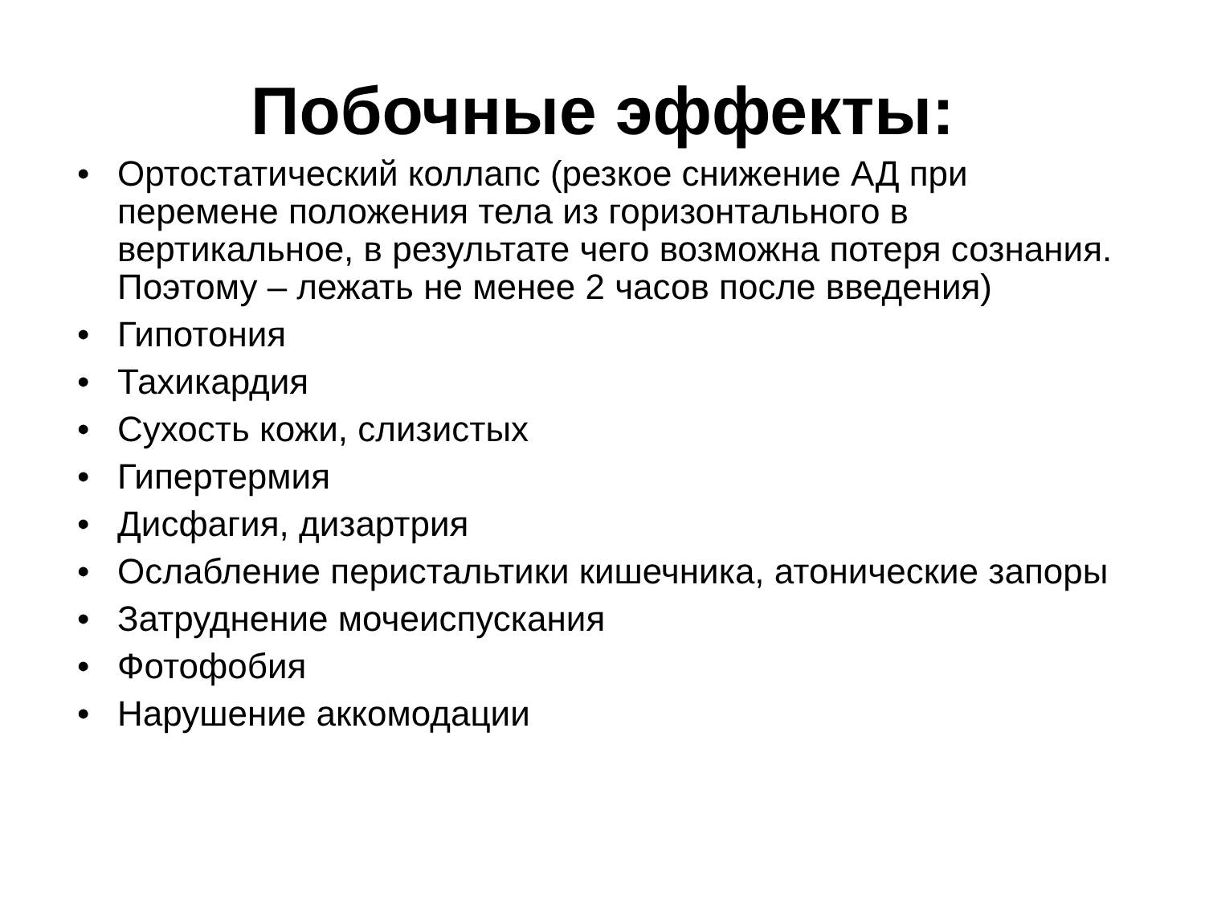Побочные эффекты:
• Ортостатический коллапс (резкое снижение АД при перемене положения тела из горизонтального в вертикальное, в результате чего возможна потеря сознания. Поэтому – лежать не менее 2 часов после введения)
• Гипотония
• Тахикардия
• Сухость кожи, слизистых
• Гипертермия
• Дисфагия, дизартрия
• Ослабление перистальтики кишечника, атонические запоры
• Затруднение мочеиспускания
• Фотофобия
• Нарушение аккомодации